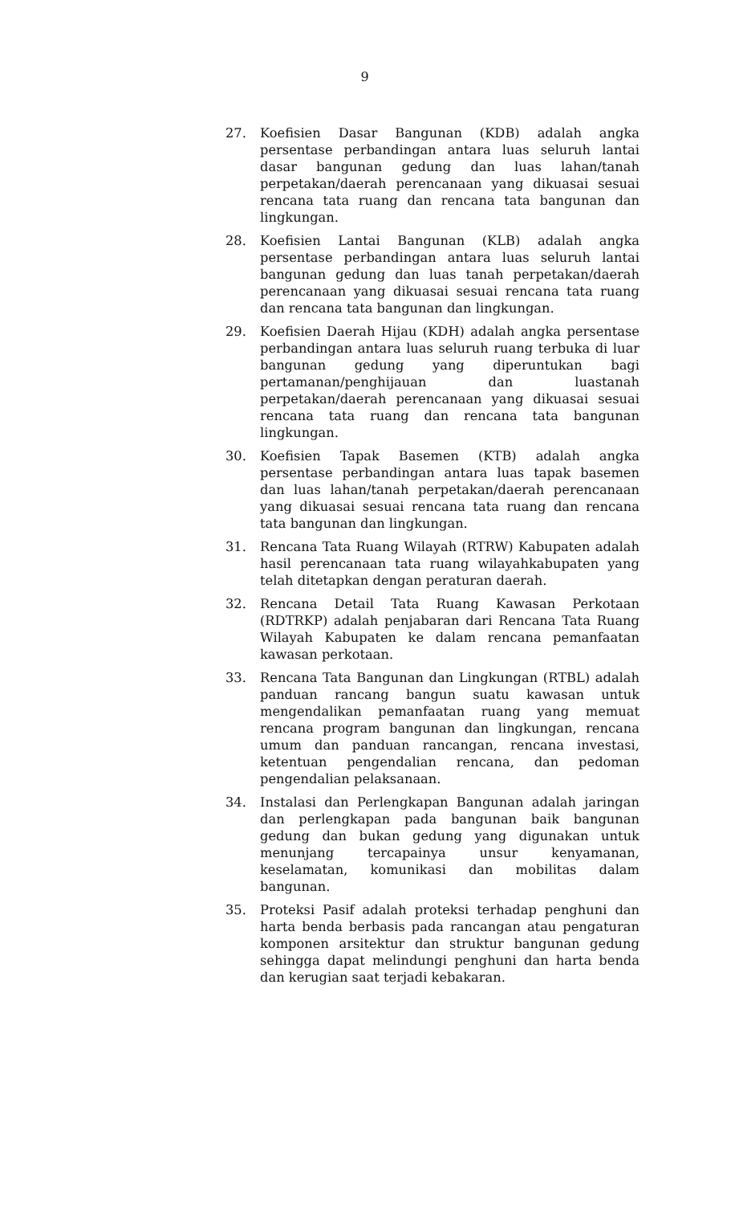9
27. Koefisien Dasar Bangunan (KDB) adalah angka persentase perbandingan antara luas seluruh lantai dasar bangunan gedung dan luas lahan/tanah perpetakan/daerah perencanaan yang dikuasai sesuai rencana tata ruang dan rencana tata bangunan dan lingkungan.
28. Koefisien Lantai Bangunan (KLB) adalah angka persentase perbandingan antara luas seluruh lantai bangunan gedung dan luas tanah perpetakan/daerah perencanaan yang dikuasai sesuai rencana tata ruang dan rencana tata bangunan dan lingkungan.
29. Koefisien Daerah Hijau (KDH) adalah angka persentase perbandingan antara luas seluruh ruang terbuka di luar bangunan gedung yang diperuntukan bagi pertamanan/penghijauan dan luastanah perpetakan/daerah perencanaan yang dikuasai sesuai rencana tata ruang dan rencana tata bangunan lingkungan.
30. Koefisien Tapak Basemen (KTB) adalah angka persentase perbandingan antara luas tapak basemen dan luas lahan/tanah perpetakan/daerah perencanaan yang dikuasai sesuai rencana tata ruang dan rencana tata bangunan dan lingkungan.
31. Rencana Tata Ruang Wilayah (RTRW) Kabupaten adalah hasil perencanaan tata ruang wilayahkabupaten yang telah ditetapkan dengan peraturan daerah.
32. Rencana Detail Tata Ruang Kawasan Perkotaan (RDTRKP) adalah penjabaran dari Rencana Tata Ruang Wilayah Kabupaten ke dalam rencana pemanfaatan kawasan perkotaan.
33. Rencana Tata Bangunan dan Lingkungan (RTBL) adalah panduan rancang bangun suatu kawasan untuk mengendalikan pemanfaatan ruang yang memuat rencana program bangunan dan lingkungan, rencana umum dan panduan rancangan, rencana investasi, ketentuan pengendalian rencana, dan pedoman pengendalian pelaksanaan.
34. Instalasi dan Perlengkapan Bangunan adalah jaringan dan perlengkapan pada bangunan baik bangunan gedung dan bukan gedung yang digunakan untuk menunjang tercapainya unsur kenyamanan, keselamatan, komunikasi dan mobilitas dalam bangunan.
35. Proteksi Pasif adalah proteksi terhadap penghuni dan harta benda berbasis pada rancangan atau pengaturan komponen arsitektur dan struktur bangunan gedung sehingga dapat melindungi penghuni dan harta benda dan kerugian saat terjadi kebakaran.